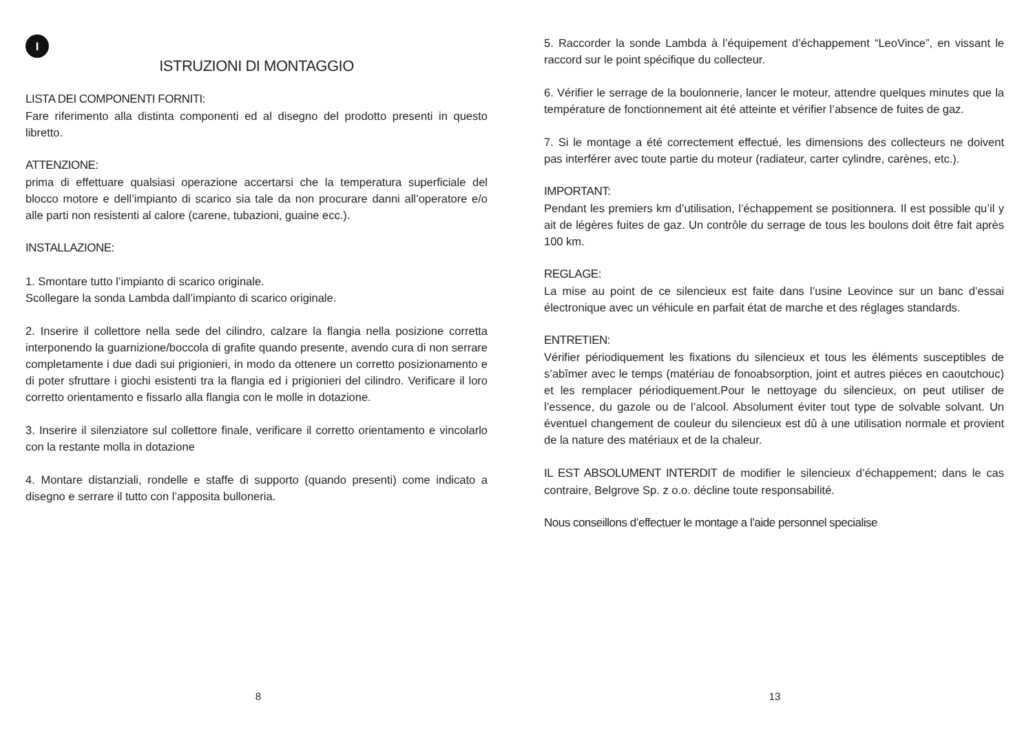I
ISTRUZIONI DI MONTAGGIO
LISTA DEI COMPONENTI FORNITI:
Fare riferimento alla distinta componenti ed al disegno del prodotto presenti in questo libretto.
ATTENZIONE:
prima di effettuare qualsiasi operazione accertarsi che la temperatura superficiale del blocco motore e dell’impianto di scarico sia tale da non procurare danni all’operatore e/o alle parti non resistenti al calore (carene, tubazioni, guaine ecc.).
INSTALLAZIONE:
1. Smontare tutto l’impianto di scarico originale.
Scollegare la sonda Lambda dall’impianto di scarico originale.
2. Inserire il collettore nella sede del cilindro, calzare la flangia nella posizione corretta interponendo la guarnizione/boccola di grafite quando presente, avendo cura di non serrare completamente i due dadi sui prigionieri, in modo da ottenere un corretto posizionamento e di poter sfruttare i giochi esistenti tra la flangia ed i prigionieri del cilindro. Verificare il loro corretto orientamento e fissarlo alla flangia con le molle in dotazione.
3. Inserire il silenziatore sul collettore finale, verificare il corretto orientamento e vincolarlo con la restante molla in dotazione
4. Montare distanziali, rondelle e staffe di supporto (quando presenti) come indicato a disegno e serrare il tutto con l’apposita bulloneria.
8
5. Raccorder la sonde Lambda à l’équipement d’échappement “LeoVince”, en vissant le raccord sur le point spécifique du collecteur.
6. Vérifier le serrage de la boulonnerie, lancer le moteur, attendre quelques minutes que la température de fonctionnement ait été atteinte et vérifier l’absence de fuites de gaz.
7. Si le montage a été correctement effectué, les dimensions des collecteurs ne doivent pas interférer avec toute partie du moteur (radiateur, carter cylindre, carènes, etc.).
IMPORTANT:
Pendant les premiers km d’utilisation, l’échappement se positionnera. Il est possible qu’il y ait de légères fuites de gaz. Un contrôle du serrage de tous les boulons doit être fait après 100 km.
REGLAGE:
La mise au point de ce silencieux est faite dans l’usine Leovince sur un banc d’essai électronique avec un véhicule en parfait état de marche et des réglages standards.
ENTRETIEN:
Vérifier périodiquement les fixations du silencieux et tous les éléments susceptibles de s’abîmer avec le temps (matériau de fonoabsorption, joint et autres piéces en caoutchouc) et les remplacer périodiquement.Pour le nettoyage du silencieux, on peut utiliser de l’essence, du gazole ou de l’alcool. Absolument éviter tout type de solvable solvant. Un éventuel changement de couleur du silencieux est dû à une utilisation normale et provient de la nature des matériaux et de la chaleur.
IL EST ABSOLUMENT INTERDIT de modifier le silencieux d’échappement; dans le cas contraire, Belgrove Sp. z o.o. décline toute responsabilité.
Nous conseillons d’effectuer le montage a l’aide personnel specialise
13